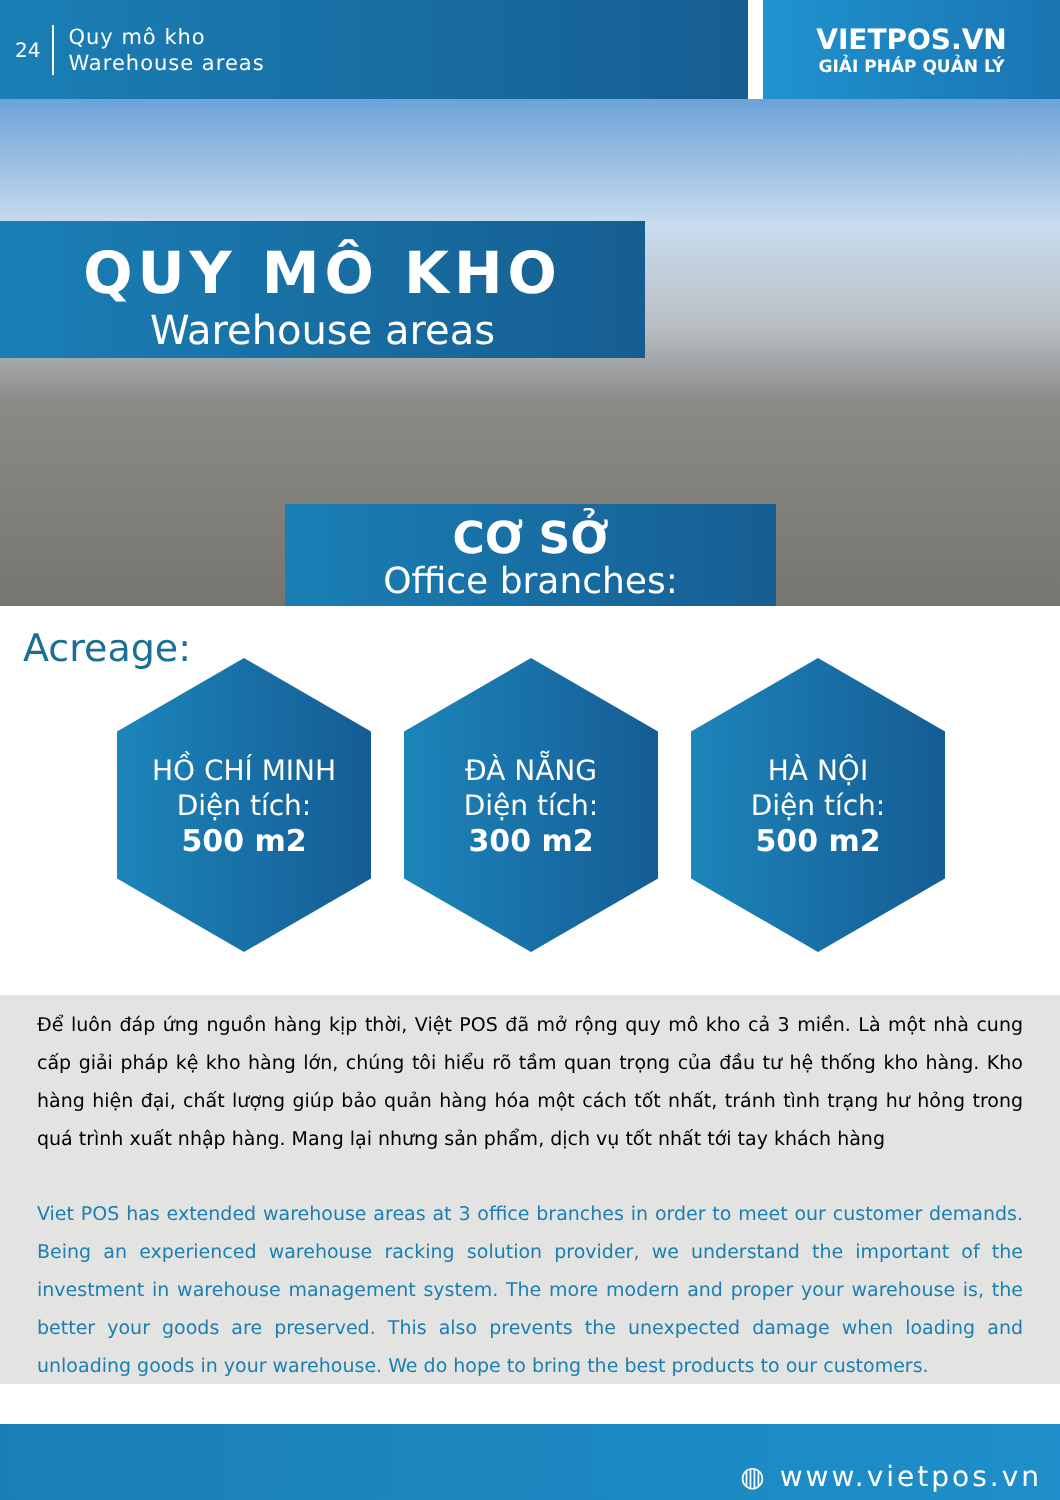24
Quy mô kho
Warehouse areas
VIETPOS.VN
GIẢI PHÁP QUẢN LÝ
QUY MÔ KHO
Warehouse areas
CƠ SỞ
Office branches:
Acreage:
HỒ CHÍ MINH
Diện tích:
500 m2
ĐÀ NẴNG
Diện tích:
300 m2
HÀ NỘI
Diện tích:
500 m2
Để luôn đáp ứng nguồn hàng kịp thời, Việt POS đã mở rộng quy mô kho cả 3 miền. Là một nhà cung cấp giải pháp kệ kho hàng lớn, chúng tôi hiểu rõ tầm quan trọng của đầu tư hệ thống kho hàng. Kho hàng hiện đại, chất lượng giúp bảo quản hàng hóa một cách tốt nhất, tránh tình trạng hư hỏng trong quá trình xuất nhập hàng. Mang lại nhưng sản phẩm, dịch vụ tốt nhất tới tay khách hàng
Viet POS has extended warehouse areas at 3 office branches in order to meet our customer demands. Being an experienced warehouse racking solution provider, we understand the important of the investment in warehouse management system. The more modern and proper your warehouse is, the better your goods are preserved. This also prevents the unexpected damage when loading and unloading goods in your warehouse. We do hope to bring the best products to our customers.
◍ www.vietpos.vn